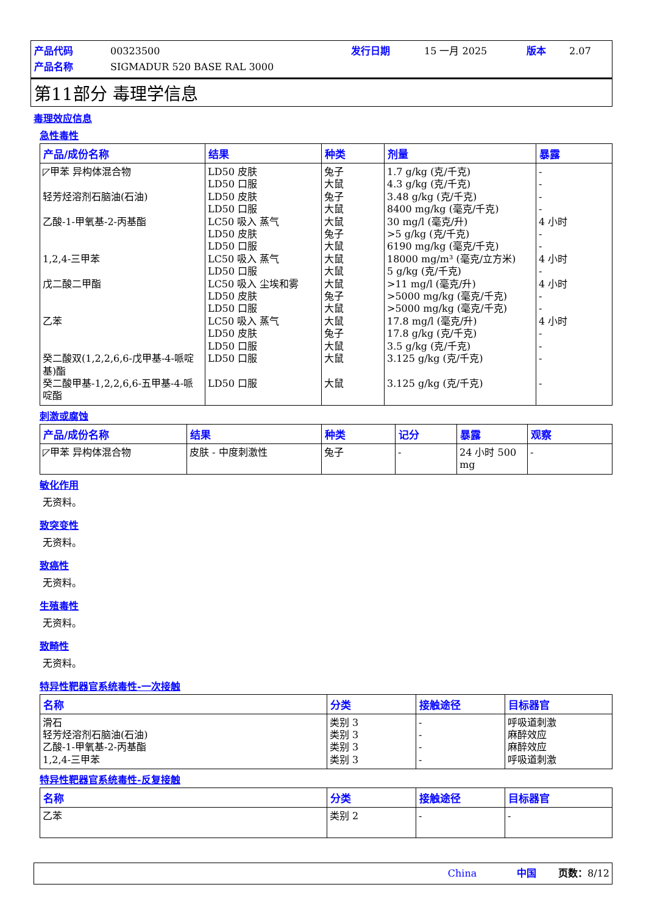产品代码 00323500 发行日期 15 一月 2025 版本 2.07 产品名称 SIGMADUR 520 BASE RAL 3000
第11部分 毒理学信息
毒理效应信息
急性毒性
| 产品/成份名称 | 结果 | 种类 | 剂量 | 暴露 |
| --- | --- | --- | --- | --- |
| ◸甲苯 异构体混合物 轻芳烃溶剂石脑油(石油) 乙酸-1-甲氧基-2-丙基酯 1,2,4-三甲苯 戊二酸二甲酯 乙苯 癸二酸双(1,2,2,6,6-戊甲基-4-哌啶 基)酯 癸二酸甲基-1,2,2,6,6-五甲基-4-哌 啶酯 | LD50 皮肤 LD50 口服 LD50 皮肤 LD50 口服 LC50 吸入 蒸气 LD50 皮肤 LD50 口服 LC50 吸入 蒸气 LD50 口服 LC50 吸入 尘埃和雾 LD50 皮肤 LD50 口服 LC50 吸入 蒸气 LD50 皮肤 LD50 口服 LD50 口服 LD50 口服 | 兔子 大鼠 兔子 大鼠 大鼠 兔子 大鼠 大鼠 大鼠 大鼠 兔子 大鼠 大鼠 兔子 大鼠 大鼠 大鼠 | 1.7 g/kg (克/千克) 4.3 g/kg (克/千克) 3.48 g/kg (克/千克) 8400 mg/kg (毫克/千克) 30 mg/l (毫克/升) >5 g/kg (克/千克) 6190 mg/kg (毫克/千克) 18000 mg/m³ (毫克/立方米) 5 g/kg (克/千克) >11 mg/l (毫克/升) >5000 mg/kg (毫克/千克) >5000 mg/kg (毫克/千克) 17.8 mg/l (毫克/升) 17.8 g/kg (克/千克) 3.5 g/kg (克/千克) 3.125 g/kg (克/千克) 3.125 g/kg (克/千克) | - - - - 4 小时 - - 4 小时 - 4 小时 - - 4 小时 - - - - |
刺激或腐蚀
| 产品/成份名称 | 结果 | 种类 | 记分 | 暴露 | 观察 |
| --- | --- | --- | --- | --- | --- |
| ◸甲苯 异构体混合物 | 皮肤 - 中度刺激性 | 兔子 | - | 24 小时 500 mg | - |
敏化作用
无资料。
致突变性
无资料。
致癌性
无资料。
生殖毒性
无资料。
致畸性
无资料。
特异性靶器官系统毒性-一次接触
| 名称 | 分类 | 接触途径 | 目标器官 |
| --- | --- | --- | --- |
| 滑石 轻芳烃溶剂石脑油(石油) 乙酸-1-甲氧基-2-丙基酯 1,2,4-三甲苯 | 类别 3 类别 3 类别 3 类别 3 | - - - - | 呼吸道刺激 麻醉效应 麻醉效应 呼吸道刺激 |
特异性靶器官系统毒性-反复接触
| 名称 | 分类 | 接触途径 | 目标器官 |
| --- | --- | --- | --- |
| 乙苯 | 类别 2 | - | - |
China 中国 页数：8/12